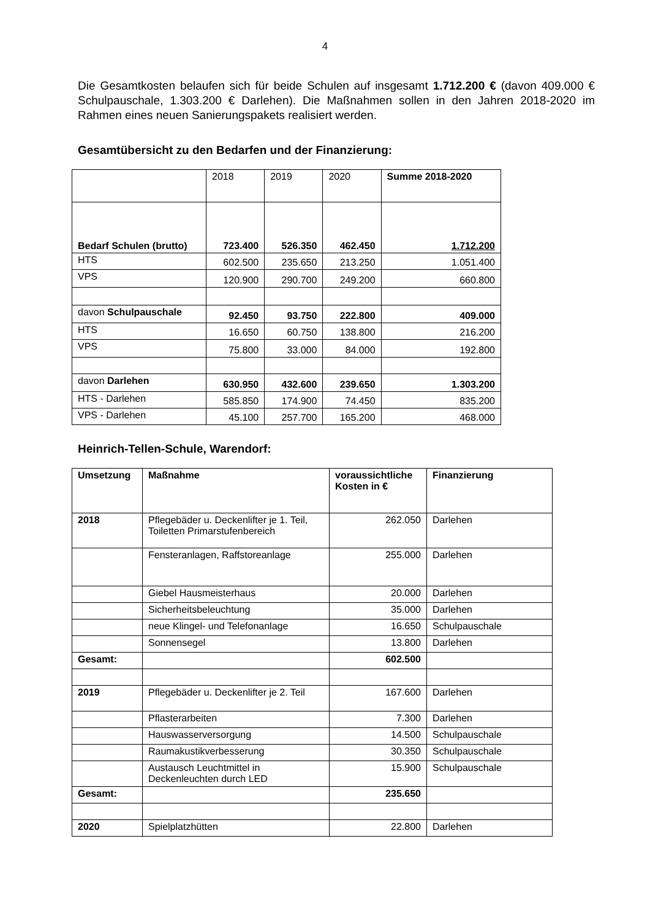4
Die Gesamtkosten belaufen sich für beide Schulen auf insgesamt 1.712.200 € (davon 409.000 € Schulpauschale, 1.303.200 € Darlehen). Die Maßnahmen sollen in den Jahren 2018-2020 im Rahmen eines neuen Sanierungspakets realisiert werden.
Gesamtübersicht zu den Bedarfen und der Finanzierung:
| | 2018 | 2019 | 2020 | Summe 2018-2020 |
| --- | --- | --- | --- | --- |
| Bedarf Schulen (brutto) | 723.400 | 526.350 | 462.450 | 1.712.200 |
| HTS | 602.500 | 235.650 | 213.250 | 1.051.400 |
| VPS | 120.900 | 290.700 | 249.200 | 660.800 |
| davon Schulpauschale | 92.450 | 93.750 | 222.800 | 409.000 |
| HTS | 16.650 | 60.750 | 138.800 | 216.200 |
| VPS | 75.800 | 33.000 | 84.000 | 192.800 |
| davon Darlehen | 630.950 | 432.600 | 239.650 | 1.303.200 |
| HTS - Darlehen | 585.850 | 174.900 | 74.450 | 835.200 |
| VPS - Darlehen | 45.100 | 257.700 | 165.200 | 468.000 |
Heinrich-Tellen-Schule, Warendorf:
| Umsetzung | Maßnahme | voraussichtliche Kosten in € | Finanzierung |
| --- | --- | --- | --- |
| 2018 | Pflegebäder u. Deckenlifter je 1. Teil, Toiletten Primarstufenbereich | 262.050 | Darlehen |
| | Fensteranlagen, Raffstoreanlage | 255.000 | Darlehen |
| | Giebel Hausmeisterhaus | 20.000 | Darlehen |
| | Sicherheitsbeleuchtung | 35.000 | Darlehen |
| | neue Klingel- und Telefonanlage | 16.650 | Schulpauschale |
| | Sonnensegel | 13.800 | Darlehen |
| Gesamt: | | 602.500 | |
| 2019 | Pflegebäder u. Deckenlifter je 2. Teil | 167.600 | Darlehen |
| | Pflasterarbeiten | 7.300 | Darlehen |
| | Hauswasserversorgung | 14.500 | Schulpauschale |
| | Raumakustikverbesserung | 30.350 | Schulpauschale |
| | Austausch Leuchtmittel in Deckenleuchten durch LED | 15.900 | Schulpauschale |
| Gesamt: | | 235.650 | |
| 2020 | Spielplatzhütten | 22.800 | Darlehen |